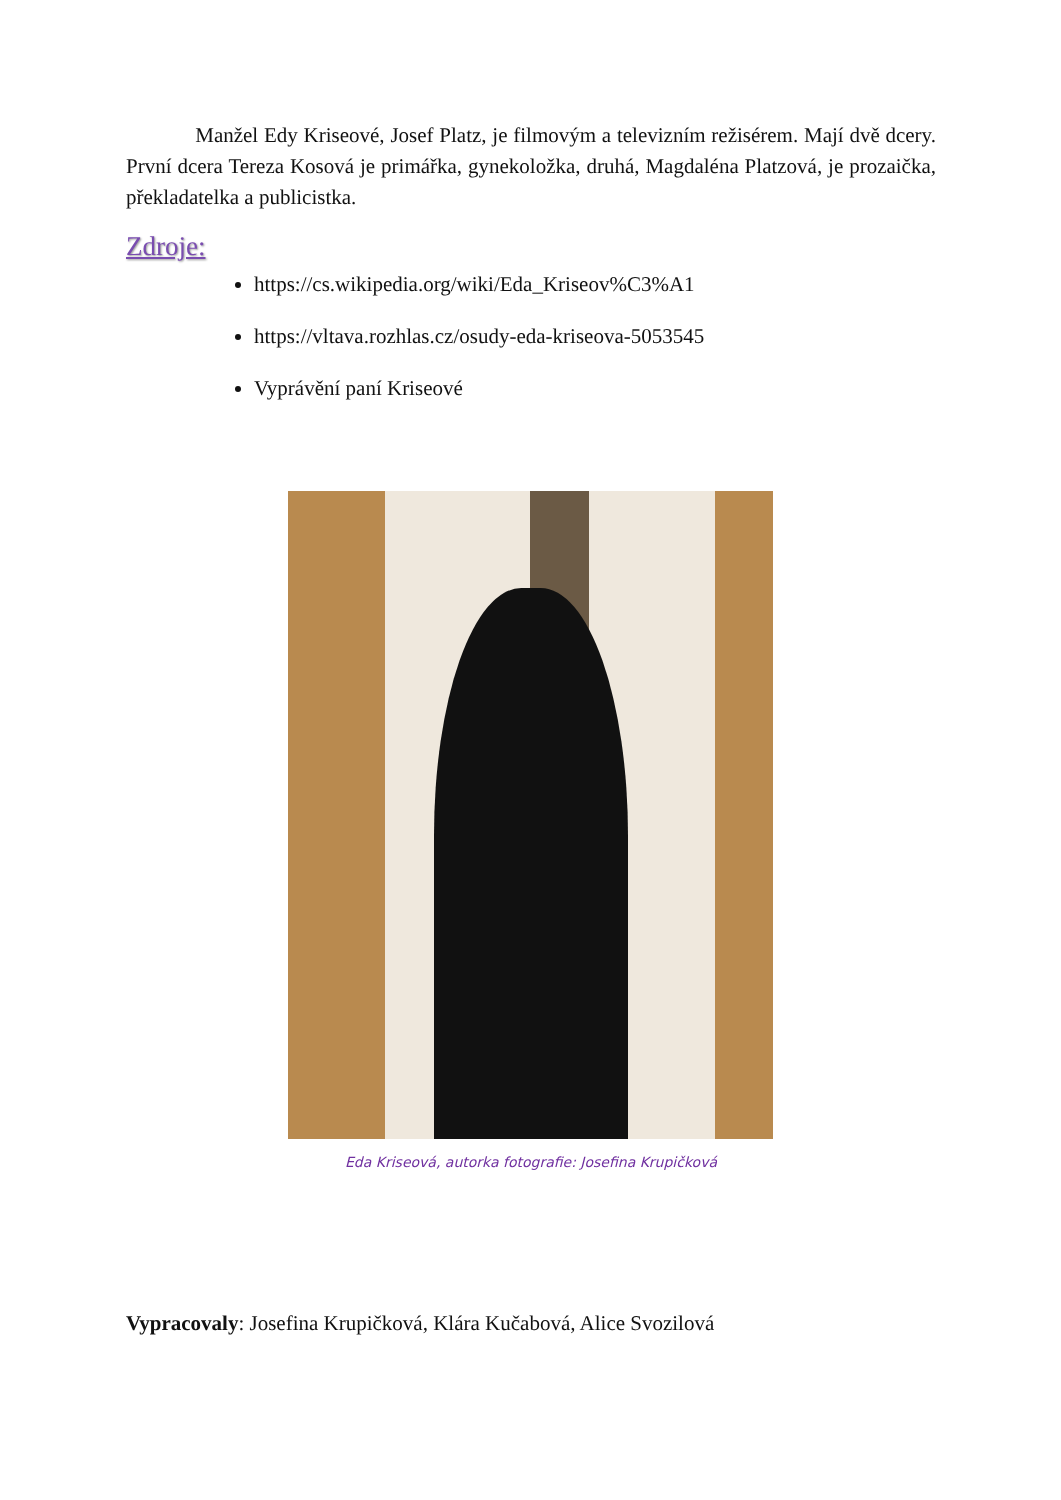Manžel Edy Kriseové, Josef Platz, je filmovým a televizním režisérem. Mají dvě dcery. První dcera Tereza Kosová je primářka, gynekoložka, druhá, Magdaléna Platzová, je prozaička, překladatelka a publicistka.
Zdroje:
https://cs.wikipedia.org/wiki/Eda_Kriseov%C3%A1
https://vltava.rozhlas.cz/osudy-eda-kriseova-5053545
Vyprávění paní Kriseové
Eda Kriseová, autorka fotografie: Josefina Krupičková
Vypracovaly: Josefina Krupičková, Klára Kučabová, Alice Svozilová